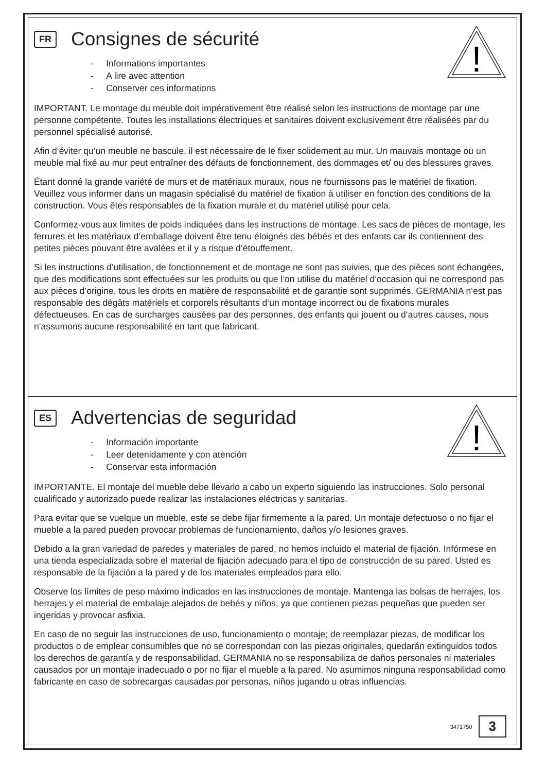!
FR Consignes de sécurité
- Informations importantes
- A lire avec attention
- Conserver ces informations
IMPORTANT. Le montage du meuble doit impérativement être réalisé selon les instructions de montage par une personne compétente. Toutes les installations électriques et sanitaires doivent exclusivement être réalisées par du personnel spécialisé autorisé.
Afin d‘éviter qu‘un meuble ne bascule, il est nécessaire de le fixer solidement au mur. Un mauvais montage ou un meuble mal fixé au mur peut entraîner des défauts de fonctionnement, des dommages et/ ou des blessures graves.
Étant donné la grande variété de murs et de matériaux muraux, nous ne fournissons pas le matériel de fixation. Veuillez vous informer dans un magasin spécialisé du matériel de fixation à utiliser en fonction des conditions de la construction. Vous êtes responsables de la fixation murale et du matériel utilisé pour cela.
Conformez-vous aux limites de poids indiquées dans les instructions de montage. Les sacs de pièces de montage, les ferrures et les matériaux d‘emballage doivent être tenu éloignés des bébés et des enfants car ils contiennent des petites pièces pouvant être avalées et il y a risque d’étouffement.
Si les instructions d‘utilisation, de fonctionnement et de montage ne sont pas suivies, que des pièces sont échangées, que des modifications sont effectuées sur les produits ou que l‘on utilise du matériel d‘occasion qui ne correspond pas aux pièces d’origine, tous les droits en matière de responsabilité et de garantie sont supprimés. GERMANIA n‘est pas responsable des dégâts matériels et corporels résultants d‘un montage incorrect ou de fixations murales défectueuses. En cas de surcharges causées par des personnes, des enfants qui jouent ou d‘autres causes, nous n‘assumons aucune responsabilité en tant que fabricant.
!
ES Advertencias de seguridad
- Información importante
- Leer detenidamente y con atención
- Conservar esta información
IMPORTANTE. El montaje del mueble debe llevarlo a cabo un experto siguiendo las instrucciones. Solo personal cualificado y autorizado puede realizar las instalaciones eléctricas y sanitarias.
Para evitar que se vuelque un mueble, este se debe fijar firmemente a la pared. Un montaje defectuoso o no fijar el mueble a la pared pueden provocar problemas de funcionamiento, daños y/o lesiones graves.
Debido a la gran variedad de paredes y materiales de pared, no hemos incluido el material de fijación. Infórmese en una tienda especializada sobre el material de fijación adecuado para el tipo de construcción de su pared. Usted es responsable de la fijación a la pared y de los materiales empleados para ello.
Observe los límites de peso máximo indicados en las instrucciones de montaje. Mantenga las bolsas de herrajes, los herrajes y el material de embalaje alejados de bebés y niños, ya que contienen piezas pequeñas que pueden ser ingeridas y provocar asfixia.
En caso de no seguir las instrucciones de uso, funcionamiento o montaje; de reemplazar piezas, de modificar los productos o de emplear consumibles que no se correspondan con las piezas originales, quedarán extinguidos todos los derechos de garantía y de responsabilidad. GERMANIA no se responsabiliza de daños personales ni materiales causados por un montaje inadecuado o por no fijar el mueble a la pared. No asumimos ninguna responsabilidad como fabricante en caso de sobrecargas causadas por personas, niños jugando u otras influencias.
3471750 3